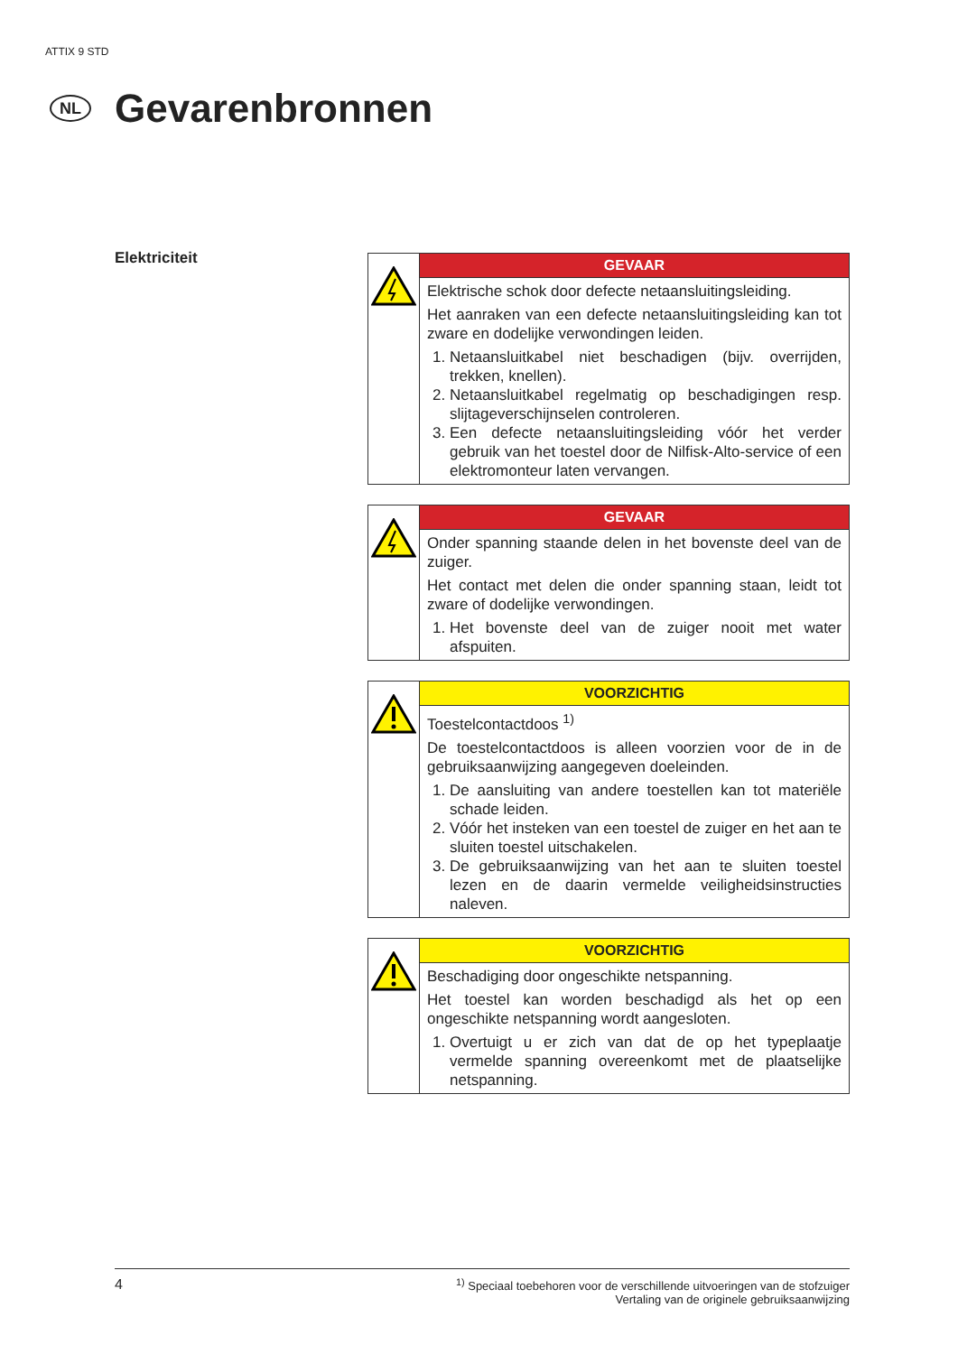ATTIX 9 STD
NL
Gevarenbronnen
Elektriciteit
| | GEVAAR |
| | Elektrische schok door defecte netaansluitingsleiding. Het aanraken van een defecte netaansluitingsleiding kan tot zware en dodelijke verwondingen leiden. 1. Netaansluitkabel niet beschadigen (bijv. overrijden, trekken, knellen). 2. Netaansluitkabel regelmatig op beschadigingen resp. slijtageverschijnselen controleren. 3. Een defecte netaansluitingsleiding vóór het verder gebruik van het toestel door de Nilfisk-Alto-service of een elektromonteur laten vervangen. |
| | GEVAAR |
| | Onder spanning staande delen in het bovenste deel van de zuiger. Het contact met delen die onder spanning staan, leidt tot zware of dodelijke verwondingen. 1. Het bovenste deel van de zuiger nooit met water afspuiten. |
| | VOORZICHTIG |
| | Toestelcontactdoos <sup>1)</sup> De toestelcontactdoos is alleen voorzien voor de in de gebruiksaanwijzing aangegeven doeleinden. 1. De aansluiting van andere toestellen kan tot materiële schade leiden. 2. Vóór het insteken van een toestel de zuiger en het aan te sluiten toestel uitschakelen. 3. De gebruiksaanwijzing van het aan te sluiten toestel lezen en de daarin vermelde veiligheidsinstructies naleven. |
| | VOORZICHTIG |
| | Beschadiging door ongeschikte netspanning. Het toestel kan worden beschadigd als het op een ongeschikte netspanning wordt aangesloten. 1. Overtuigt u er zich van dat de op het typeplaatje vermelde spanning overeenkomt met de plaatselijke netspanning. |
4<sup>1)</sup> Speciaal toebehoren voor de verschillende uitvoeringen van de stofzuiger
Vertaling van de originele gebruiksaanwijzing